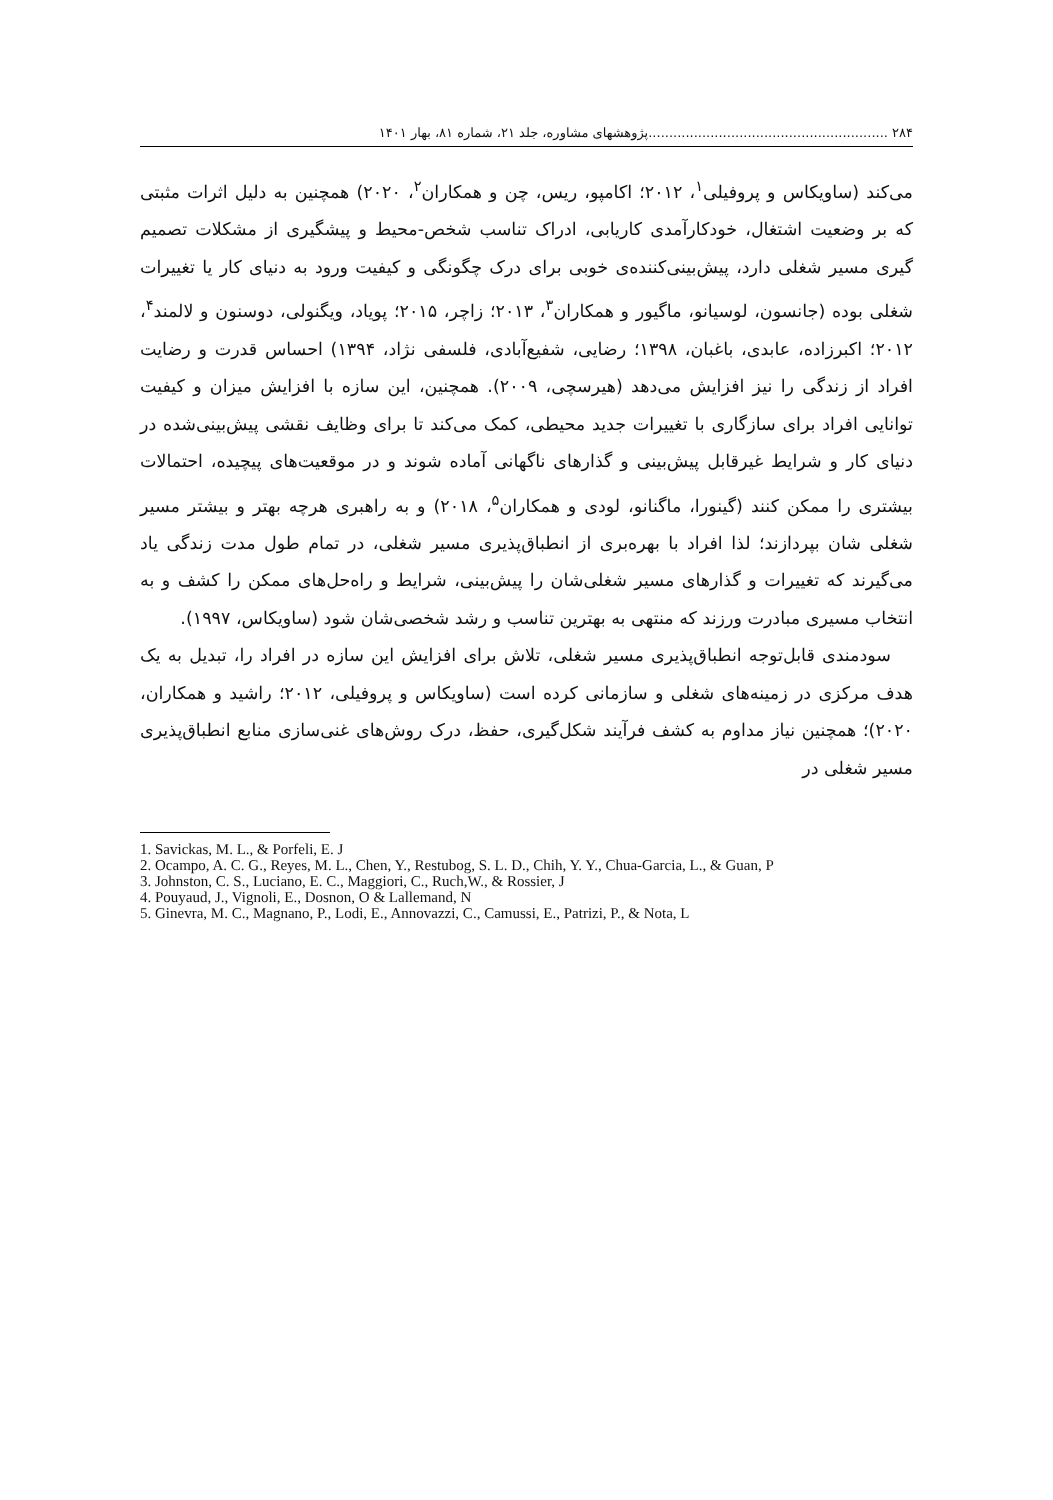۲۸۴ ..........................................................پژوهشهای مشاوره، جلد ۲۱، شماره ۸۱، بهار ۱۴۰۱
می‌کند (ساویکاس و پروفیلی<sup>۱</sup>، ۲۰۱۲؛ اکامپو، ریس، چن و همکاران<sup>۲</sup>، ۲۰۲۰) همچنین به دلیل اثرات مثبتی که بر وضعیت اشتغال، خودکارآمدی کاریابی، ادراک تناسب شخص-محیط و پیشگیری از مشکلات تصمیم گیری مسیر شغلی دارد، پیش‌بینی‌کننده‌ی خوبی برای درک چگونگی و کیفیت ورود به دنیای کار یا تغییرات شغلی بوده (جانسون، لوسیانو، ماگیور و همکاران<sup>۳</sup>، ۲۰۱۳؛ زاچر، ۲۰۱۵؛ پویاد، ویگنولی، دوسنون و لالمند<sup>۴</sup>، ۲۰۱۲؛ اکبرزاده، عابدی، باغبان، ۱۳۹۸؛ رضایی، شفیع‌آبادی، فلسفی نژاد، ۱۳۹۴) احساس قدرت و رضایت افراد از زندگی را نیز افزایش می‌دهد (هیرسچی، ۲۰۰۹). همچنین، این سازه با افزایش میزان و کیفیت توانایی افراد برای سازگاری با تغییرات جدید محیطی، کمک می‌کند تا برای وظایف نقشی پیش‌بینی‌شده در دنیای کار و شرایط غیرقابل پیش‌بینی و گذارهای ناگهانی آماده شوند و در موقعیت‌های پیچیده، احتمالات بیشتری را ممکن کنند (گینورا، ماگنانو، لودی و همکاران<sup>۵</sup>، ۲۰۱۸) و به راهبری هرچه بهتر و بیشتر مسیر شغلی شان بپردازند؛ لذا افراد با بهره‌بری از انطباق‌پذیری مسیر شغلی، در تمام طول مدت زندگی یاد می‌گیرند که تغییرات و گذارهای مسیر شغلی‌شان را پیش‌بینی، شرایط و راه‌حل‌های ممکن را کشف و به انتخاب مسیری مبادرت ورزند که منتهی به بهترین تناسب و رشد شخصی‌شان شود (ساویکاس، ۱۹۹۷).
سودمندی قابل‌توجه انطباق‌پذیری مسیر شغلی، تلاش برای افزایش این سازه در افراد را، تبدیل به یک هدف مرکزی در زمینه‌های شغلی و سازمانی کرده است (ساویکاس و پروفیلی، ۲۰۱۲؛ راشید و همکاران، ۲۰۲۰)؛ همچنین نیاز مداوم به کشف فرآیند شکل‌گیری، حفظ، درک روش‌های غنی‌سازی منابع انطباق‌پذیری مسیر شغلی در
1. Savickas, M. L., & Porfeli, E. J
2. Ocampo, A. C. G., Reyes, M. L., Chen, Y., Restubog, S. L. D., Chih, Y. Y., Chua-Garcia, L., & Guan, P
3. Johnston, C. S., Luciano, E. C., Maggiori, C., Ruch,W., & Rossier, J
4. Pouyaud, J., Vignoli, E., Dosnon, O & Lallemand, N
5. Ginevra, M. C., Magnano, P., Lodi, E., Annovazzi, C., Camussi, E., Patrizi, P., & Nota, L